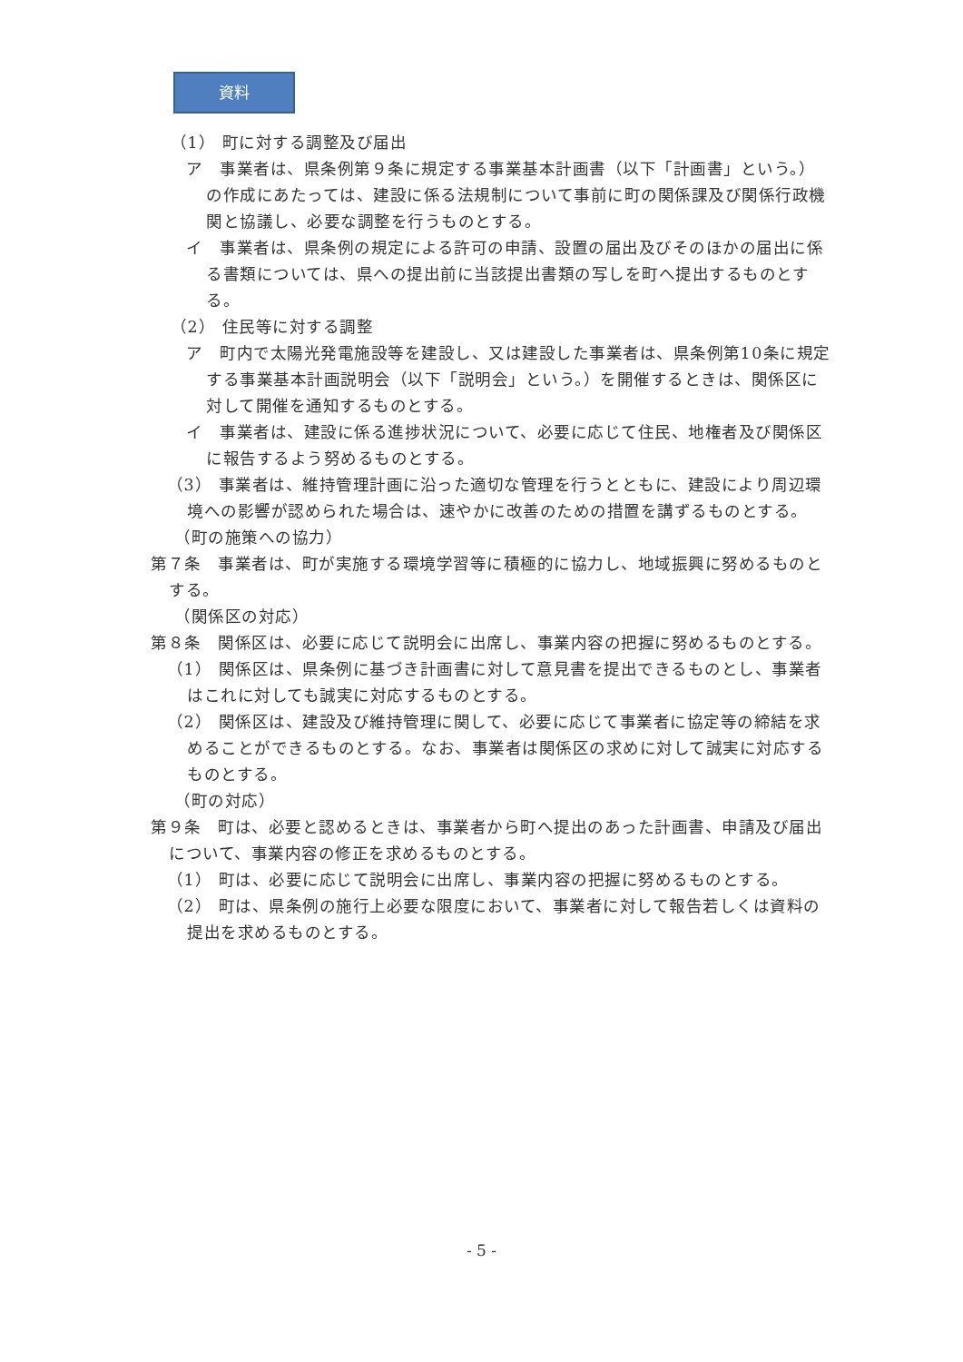資料
（1） 町に対する調整及び届出
ア　事業者は、県条例第９条に規定する事業基本計画書（以下「計画書」という。）の作成にあたっては、建設に係る法規制について事前に町の関係課及び関係行政機関と協議し、必要な調整を行うものとする。
イ　事業者は、県条例の規定による許可の申請、設置の届出及びそのほかの届出に係る書類については、県への提出前に当該提出書類の写しを町へ提出するものとする。
（2） 住民等に対する調整
ア　町内で太陽光発電施設等を建設し、又は建設した事業者は、県条例第10条に規定する事業基本計画説明会（以下「説明会」という。）を開催するときは、関係区に対して開催を通知するものとする。
イ　事業者は、建設に係る進捗状況について、必要に応じて住民、地権者及び関係区に報告するよう努めるものとする。
（3） 事業者は、維持管理計画に沿った適切な管理を行うとともに、建設により周辺環境への影響が認められた場合は、速やかに改善のための措置を講ずるものとする。
（町の施策への協力）
第７条　事業者は、町が実施する環境学習等に積極的に協力し、地域振興に努めるものとする。
（関係区の対応）
第８条　関係区は、必要に応じて説明会に出席し、事業内容の把握に努めるものとする。
（1） 関係区は、県条例に基づき計画書に対して意見書を提出できるものとし、事業者はこれに対しても誠実に対応するものとする。
（2） 関係区は、建設及び維持管理に関して、必要に応じて事業者に協定等の締結を求めることができるものとする。なお、事業者は関係区の求めに対して誠実に対応するものとする。
（町の対応）
第９条　町は、必要と認めるときは、事業者から町へ提出のあった計画書、申請及び届出について、事業内容の修正を求めるものとする。
（1） 町は、必要に応じて説明会に出席し、事業内容の把握に努めるものとする。
（2） 町は、県条例の施行上必要な限度において、事業者に対して報告若しくは資料の提出を求めるものとする。
- 5 -